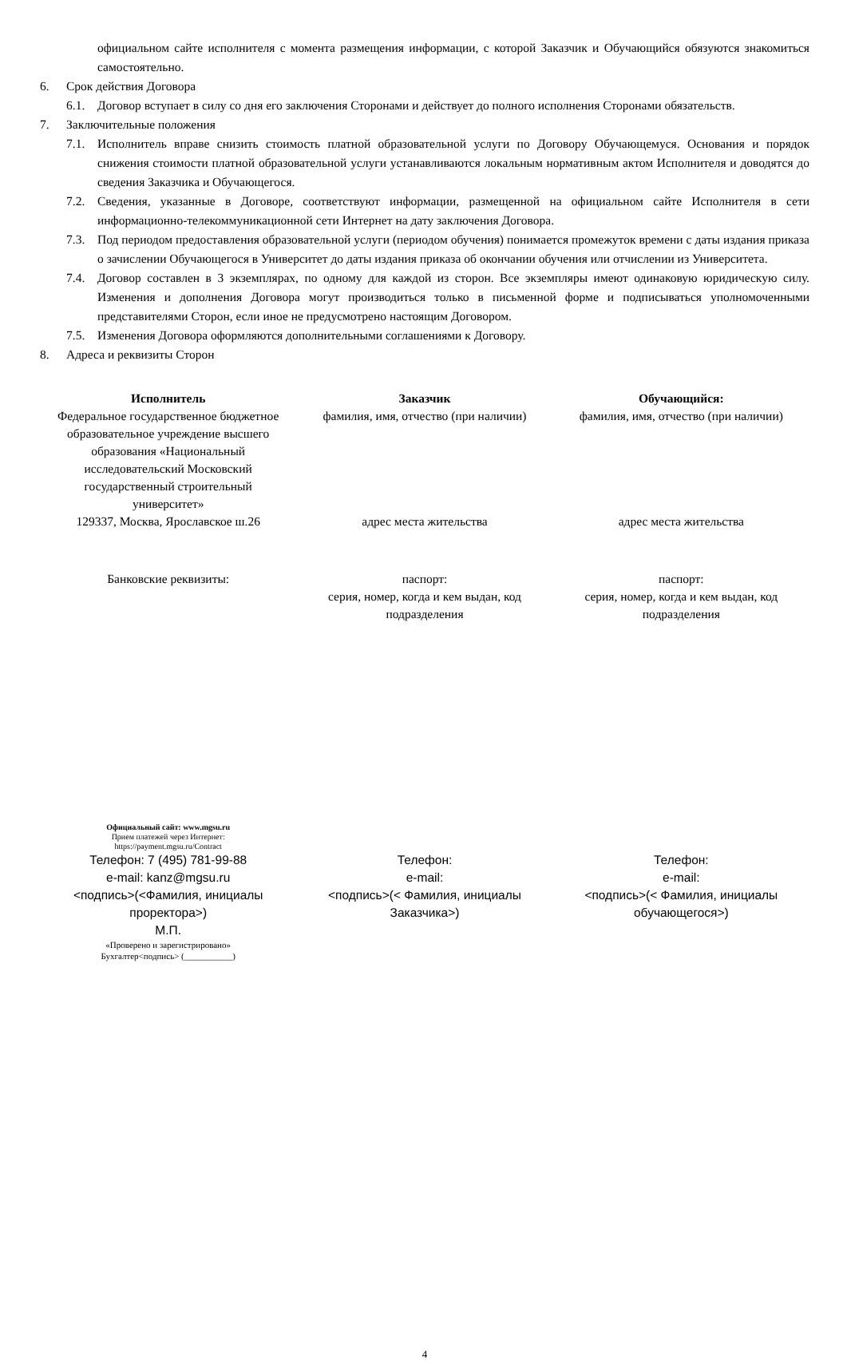официальном сайте исполнителя с момента размещения информации, с которой Заказчик и Обучающийся обязуются знакомиться самостоятельно.
6. Срок действия Договора
6.1. Договор вступает в силу со дня его заключения Сторонами и действует до полного исполнения Сторонами обязательств.
7. Заключительные положения
7.1. Исполнитель вправе снизить стоимость платной образовательной услуги по Договору Обучающемуся. Основания и порядок снижения стоимости платной образовательной услуги устанавливаются локальным нормативным актом Исполнителя и доводятся до сведения Заказчика и Обучающегося.
7.2. Сведения, указанные в Договоре, соответствуют информации, размещенной на официальном сайте Исполнителя в сети информационно-телекоммуникационной сети Интернет на дату заключения Договора.
7.3. Под периодом предоставления образовательной услуги (периодом обучения) понимается промежуток времени с даты издания приказа о зачислении Обучающегося в Университет до даты издания приказа об окончании обучения или отчислении из Университета.
7.4. Договор составлен в 3 экземплярах, по одному для каждой из сторон. Все экземпляры имеют одинаковую юридическую силу. Изменения и дополнения Договора могут производиться только в письменной форме и подписываться уполномоченными представителями Сторон, если иное не предусмотрено настоящим Договором.
7.5. Изменения Договора оформляются дополнительными соглашениями к Договору.
8. Адреса и реквизиты Сторон
| Исполнитель Федеральное государственное бюджетное образовательное учреждение высшего образования «Национальный исследовательский Московский государственный строительный университет» 129337, Москва, Ярославское ш.26 | Заказчик фамилия, имя, отчество (при наличии) адрес места жительства | Обучающийся: фамилия, имя, отчество (при наличии) адрес места жительства |
| Банковские реквизиты: | паспорт: серия, номер, когда и кем выдан, код подразделения | паспорт: серия, номер, когда и кем выдан, код подразделения |
| Официальный сайт: www.mgsu.ru Прием платежей через Интернет: https://payment.mgsu.ru/Contract Телефон: 7 (495) 781-99-88 e-mail: kanz@mgsu.ru <подпись>(<Фамилия, инициалы проректора>) М.П. «Проверено и зарегистрировано» Бухгалтер<подпись> (___________) | Телефон: e-mail: <подпись>(< Фамилия, инициалы Заказчика>) | Телефон: e-mail: <подпись>(< Фамилия, инициалы обучающегося>) |
4